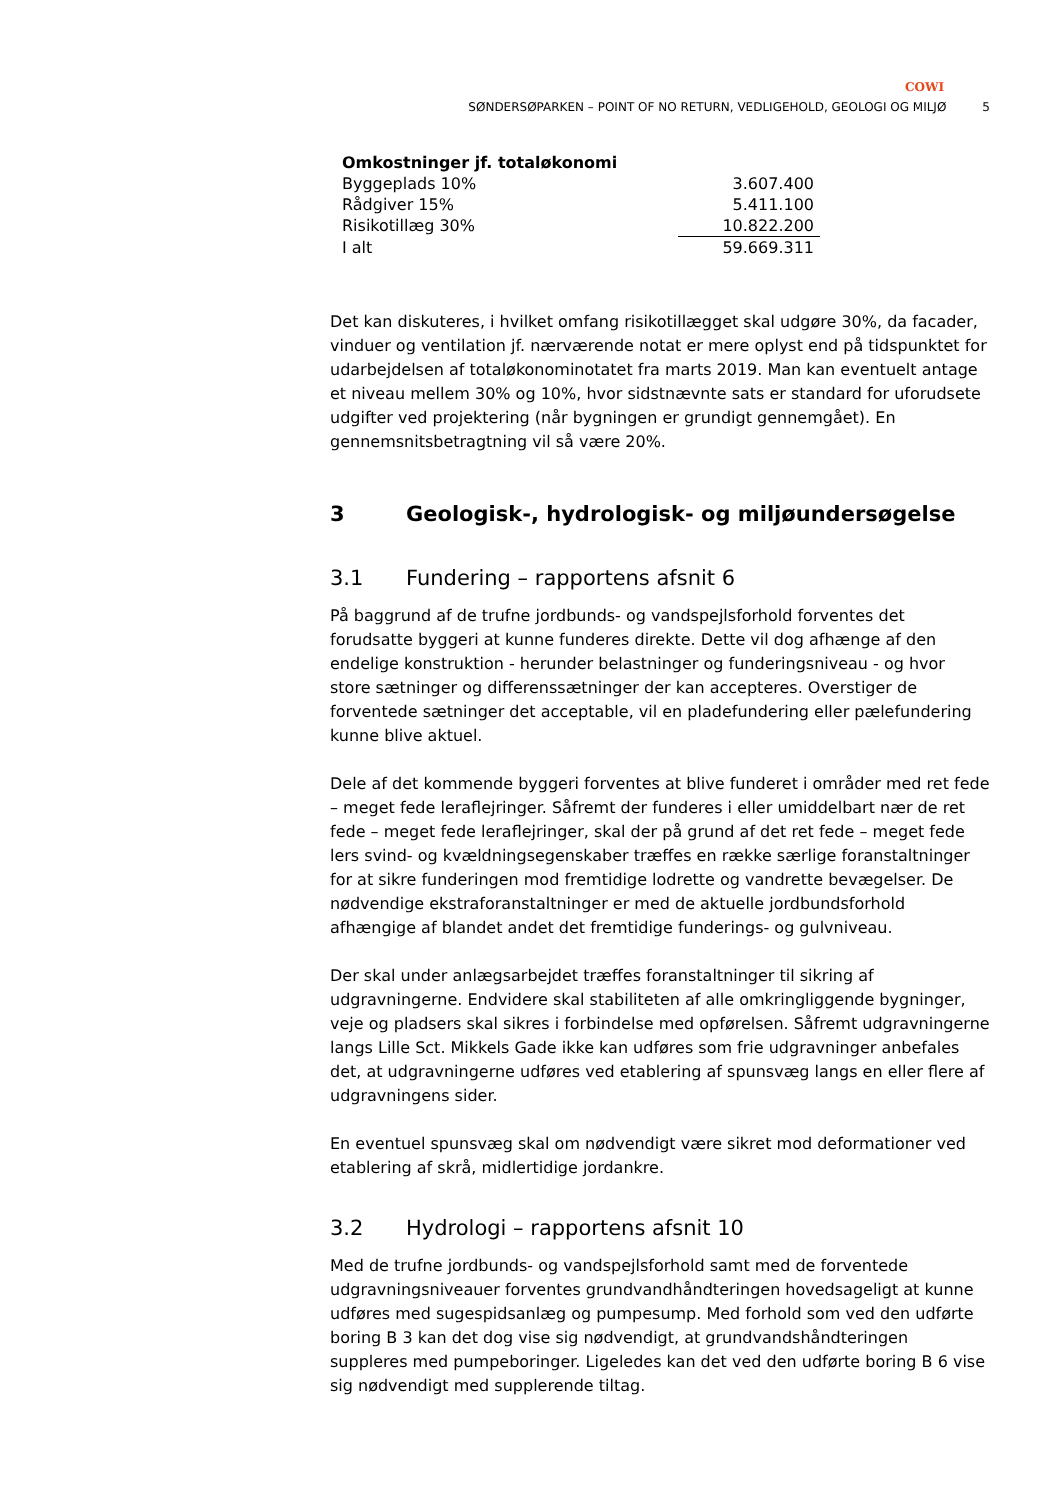COWI
SØNDERSØPARKEN – POINT OF NO RETURN, VEDLIGEHOLD, GEOLOGI OG MILJØ 5
| Omkostninger jf. totaløkonomi | |
| --- | --- |
| Byggeplads 10% | 3.607.400 |
| Rådgiver 15% | 5.411.100 |
| Risikotillæg 30% | 10.822.200 |
| I alt | 59.669.311 |
Det kan diskuteres, i hvilket omfang risikotillægget skal udgøre 30%, da facader, vinduer og ventilation jf. nærværende notat er mere oplyst end på tidspunktet for udarbejdelsen af totaløkonominotatet fra marts 2019. Man kan eventuelt antage et niveau mellem 30% og 10%, hvor sidstnævnte sats er standard for uforudsete udgifter ved projektering (når bygningen er grundigt gennemgået). En gennemsnitsbetragtning vil så være 20%.
3 Geologisk-, hydrologisk- og miljøundersøgelse
3.1 Fundering – rapportens afsnit 6
På baggrund af de trufne jordbunds- og vandspejlsforhold forventes det forudsatte byggeri at kunne funderes direkte. Dette vil dog afhænge af den endelige konstruktion - herunder belastninger og funderingsniveau - og hvor store sætninger og differenssætninger der kan accepteres. Overstiger de forventede sætninger det acceptable, vil en pladefundering eller pælefundering kunne blive aktuel.
Dele af det kommende byggeri forventes at blive funderet i områder med ret fede – meget fede leraflejringer. Såfremt der funderes i eller umiddelbart nær de ret fede – meget fede leraflejringer, skal der på grund af det ret fede – meget fede lers svind- og kvældningsegenskaber træffes en række særlige foranstaltninger for at sikre funderingen mod fremtidige lodrette og vandrette bevægelser. De nødvendige ekstraforanstaltninger er med de aktuelle jordbundsforhold afhængige af blandet andet det fremtidige funderings- og gulvniveau.
Der skal under anlægsarbejdet træffes foranstaltninger til sikring af udgravningerne. Endvidere skal stabiliteten af alle omkringliggende bygninger, veje og pladsers skal sikres i forbindelse med opførelsen. Såfremt udgravningerne langs Lille Sct. Mikkels Gade ikke kan udføres som frie udgravninger anbefales det, at udgravningerne udføres ved etablering af spunsvæg langs en eller flere af udgravningens sider.
En eventuel spunsvæg skal om nødvendigt være sikret mod deformationer ved etablering af skrå, midlertidige jordankre.
3.2 Hydrologi – rapportens afsnit 10
Med de trufne jordbunds- og vandspejlsforhold samt med de forventede udgravningsniveauer forventes grundvandhåndteringen hovedsageligt at kunne udføres med sugespidsanlæg og pumpesump. Med forhold som ved den udførte boring B 3 kan det dog vise sig nødvendigt, at grundvandshåndteringen suppleres med pumpeboringer. Ligeledes kan det ved den udførte boring B 6 vise sig nødvendigt med supplerende tiltag.